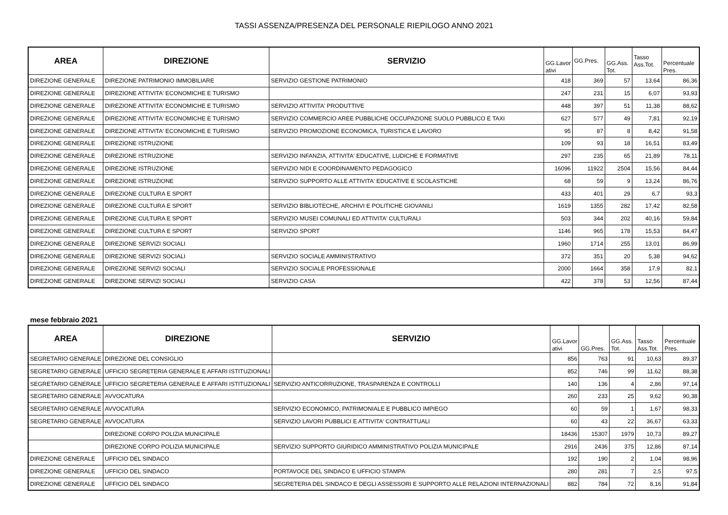TASSI ASSENZA/PRESENZA DEL PERSONALE RIEPILOGO ANNO 2021
| AREA | DIREZIONE | SERVIZIO | GG.Lavor ativi | GG.Pres. | GG.Ass. Tot. | Tasso Ass.Tot. | Percentuale Pres. |
| --- | --- | --- | --- | --- | --- | --- | --- |
| DIREZIONE GENERALE | DIREZIONE PATRIMONIO IMMOBILIARE | SERVIZIO GESTIONE PATRIMONIO | 418 | 369 | 57 | 13,64 | 86,36 |
| DIREZIONE GENERALE | DIREZIONE ATTIVITA' ECONOMICHE E TURISMO | | 247 | 231 | 15 | 6,07 | 93,93 |
| DIREZIONE GENERALE | DIREZIONE ATTIVITA' ECONOMICHE E TURISMO | SERVIZIO ATTIVITA' PRODUTTIVE | 448 | 397 | 51 | 11,38 | 88,62 |
| DIREZIONE GENERALE | DIREZIONE ATTIVITA' ECONOMICHE E TURISMO | SERVIZIO COMMERCIO AREE PUBBLICHE OCCUPAZIONE SUOLO PUBBLICO E TAXI | 627 | 577 | 49 | 7,81 | 92,19 |
| DIREZIONE GENERALE | DIREZIONE ATTIVITA' ECONOMICHE E TURISMO | SERVIZIO PROMOZIONE ECONOMICA, TURISTICA E LAVORO | 95 | 87 | 8 | 8,42 | 91,58 |
| DIREZIONE GENERALE | DIREZIONE ISTRUZIONE | | 109 | 93 | 18 | 16,51 | 83,49 |
| DIREZIONE GENERALE | DIREZIONE ISTRUZIONE | SERVIZIO INFANZIA, ATTIVITA' EDUCATIVE, LUDICHE E FORMATIVE | 297 | 235 | 65 | 21,89 | 78,11 |
| DIREZIONE GENERALE | DIREZIONE ISTRUZIONE | SERVIZIO NIDI E COORDINAMENTO PEDAGOGICO | 16096 | 11922 | 2504 | 15,56 | 84,44 |
| DIREZIONE GENERALE | DIREZIONE ISTRUZIONE | SERVIZIO SUPPORTO ALLE ATTIVITA' EDUCATIVE E SCOLASTICHE | 68 | 59 | 9 | 13,24 | 86,76 |
| DIREZIONE GENERALE | DIREZIONE CULTURA E SPORT | | 433 | 401 | 29 | 6,7 | 93,3 |
| DIREZIONE GENERALE | DIREZIONE CULTURA E SPORT | SERVIZIO BIBLIOTECHE, ARCHIVI E POLITICHE GIOVANILI | 1619 | 1355 | 282 | 17,42 | 82,58 |
| DIREZIONE GENERALE | DIREZIONE CULTURA E SPORT | SERVIZIO MUSEI COMUNALI ED ATTIVITA' CULTURALI | 503 | 344 | 202 | 40,16 | 59,84 |
| DIREZIONE GENERALE | DIREZIONE CULTURA E SPORT | SERVIZIO SPORT | 1146 | 965 | 178 | 15,53 | 84,47 |
| DIREZIONE GENERALE | DIREZIONE SERVIZI SOCIALI | | 1960 | 1714 | 255 | 13,01 | 86,99 |
| DIREZIONE GENERALE | DIREZIONE SERVIZI SOCIALI | SERVIZIO SOCIALE AMMINISTRATIVO | 372 | 351 | 20 | 5,38 | 94,62 |
| DIREZIONE GENERALE | DIREZIONE SERVIZI SOCIALI | SERVIZIO SOCIALE PROFESSIONALE | 2000 | 1664 | 358 | 17,9 | 82,1 |
| DIREZIONE GENERALE | DIREZIONE SERVIZI SOCIALI | SERVIZIO CASA | 422 | 378 | 53 | 12,56 | 87,44 |
mese febbraio 2021
| AREA | DIREZIONE | SERVIZIO | GG.Lavor ativi | GG.Pres. | GG.Ass. Tot. | Tasso Ass.Tot. | Percentuale Pres. |
| --- | --- | --- | --- | --- | --- | --- | --- |
| SEGRETARIO GENERALE | DIREZIONE DEL CONSIGLIO | | 856 | 763 | 91 | 10,63 | 89,37 |
| SEGRETARIO GENERALE | UFFICIO SEGRETERIA GENERALE E AFFARI ISTITUZIONALI | | 852 | 746 | 99 | 11,62 | 88,38 |
| SEGRETARIO GENERALE | UFFICIO SEGRETERIA GENERALE E AFFARI ISTITUZIONALI | SERVIZIO ANTICORRUZIONE, TRASPARENZA E CONTROLLI | 140 | 136 | 4 | 2,86 | 97,14 |
| SEGRETARIO GENERALE | AVVOCATURA | | 260 | 233 | 25 | 9,62 | 90,38 |
| SEGRETARIO GENERALE | AVVOCATURA | SERVIZIO ECONOMICO, PATRIMONIALE E PUBBLICO IMPIEGO | 60 | 59 | 1 | 1,67 | 98,33 |
| SEGRETARIO GENERALE | AVVOCATURA | SERVIZIO LAVORI PUBBLICI E ATTIVITA' CONTRATTUALI | 60 | 43 | 22 | 36,67 | 63,33 |
| | DIREZIONE CORPO POLIZIA MUNICIPALE | | 18436 | 15307 | 1979 | 10,73 | 89,27 |
| | DIREZIONE CORPO POLIZIA MUNICIPALE | SERVIZIO SUPPORTO GIURIDICO AMMINISTRATIVO POLIZIA MUNICIPALE | 2916 | 2436 | 375 | 12,86 | 87,14 |
| DIREZIONE GENERALE | UFFICIO DEL SINDACO | | 192 | 190 | 2 | 1,04 | 98,96 |
| DIREZIONE GENERALE | UFFICIO DEL SINDACO | PORTAVOCE DEL SINDACO E UFFICIO STAMPA | 280 | 281 | 7 | 2,5 | 97,5 |
| DIREZIONE GENERALE | UFFICIO DEL SINDACO | SEGRETERIA DEL SINDACO E DEGLI ASSESSORI E SUPPORTO ALLE RELAZIONI INTERNAZIONALI | 882 | 784 | 72 | 8,16 | 91,84 |